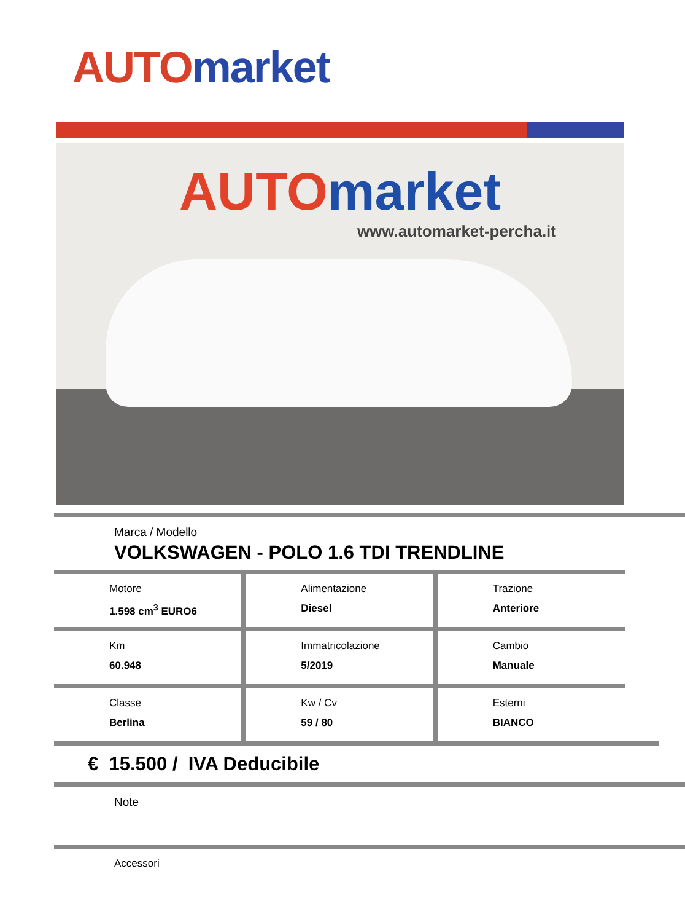AUTO market
AUTO market
www.automarket-percha.it
Marca / Modello
VOLKSWAGEN - POLO 1.6 TDI TRENDLINE
Motore
1.598 cm<sup>3</sup> EURO6
Alimentazione
Diesel
Trazione
Anteriore
Km
60.948
Immatricolazione
5/2019
Cambio
Manuale
Classe
Berlina
Kw / Cv
59 / 80
Esterni
BIANCO
€ 15.500 / IVA Deducibile
Note
Accessori